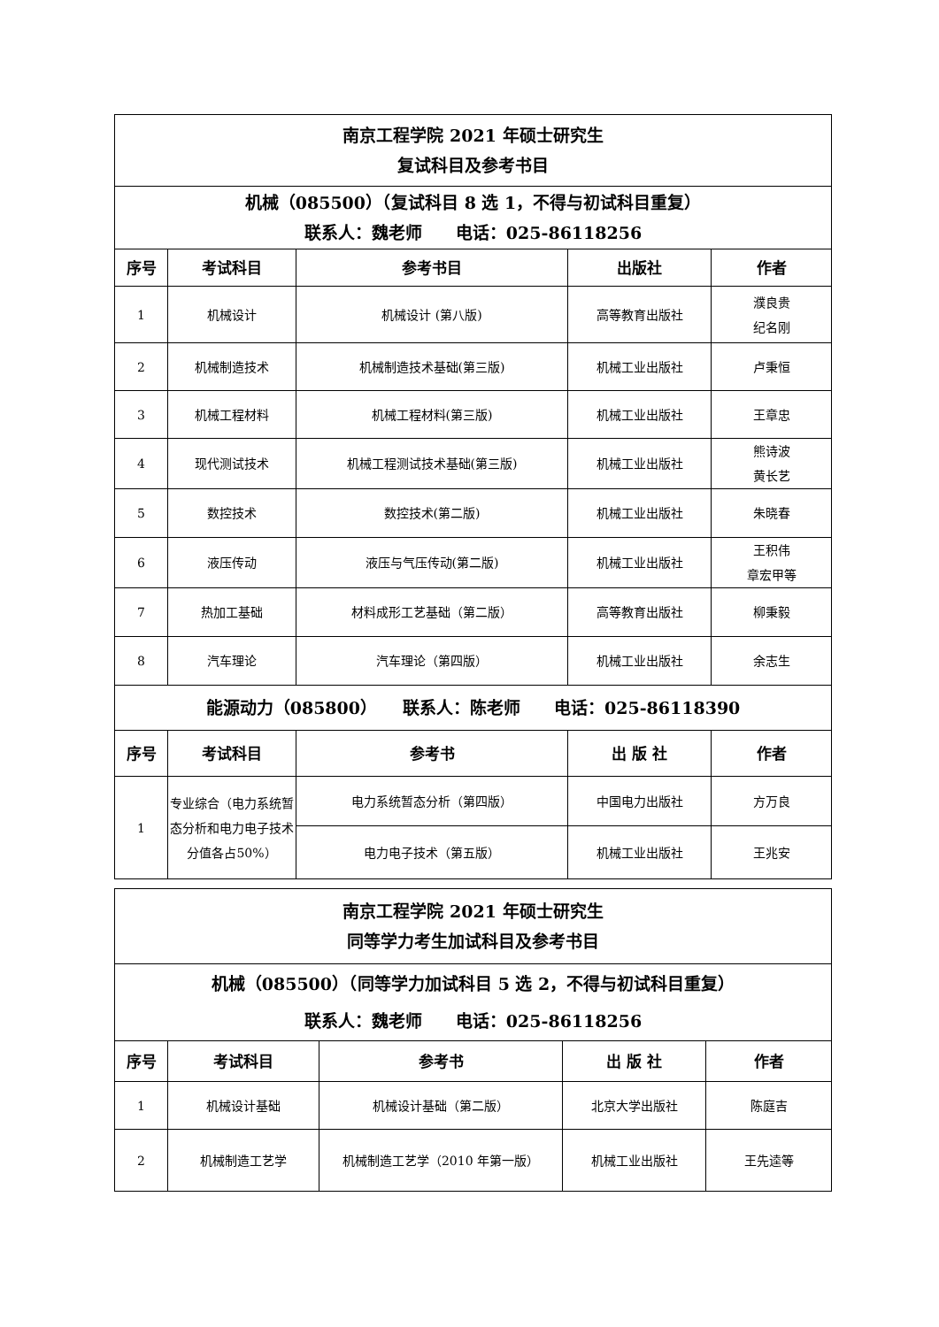| 南京工程学院 2021 年硕士研究生 复试科目及参考书目 | | | | |
| 机械（085500）（复试科目 8 选 1，不得与初试科目重复） 联系人：魏老师 电话：025-86118256 | | | | |
| 序号 | 考试科目 | 参考书目 | 出版社 | 作者 |
| 1 | 机械设计 | 机械设计 (第八版) | 高等教育出版社 | 濮良贵 纪名刚 |
| 2 | 机械制造技术 | 机械制造技术基础(第三版) | 机械工业出版社 | 卢秉恒 |
| 3 | 机械工程材料 | 机械工程材料(第三版) | 机械工业出版社 | 王章忠 |
| 4 | 现代测试技术 | 机械工程测试技术基础(第三版) | 机械工业出版社 | 熊诗波 黄长艺 |
| 5 | 数控技术 | 数控技术(第二版) | 机械工业出版社 | 朱晓春 |
| 6 | 液压传动 | 液压与气压传动(第二版) | 机械工业出版社 | 王积伟 章宏甲等 |
| 7 | 热加工基础 | 材料成形工艺基础（第二版） | 高等教育出版社 | 柳秉毅 |
| 8 | 汽车理论 | 汽车理论（第四版） | 机械工业出版社 | 余志生 |
| 能源动力（085800） 联系人：陈老师 电话：025-86118390 | | | | |
| 序号 | 考试科目 | 参考书 | 出 版 社 | 作者 |
| 1 | 专业综合（电力系统暂态分析和电力电子技术分值各占50%） | 电力系统暂态分析（第四版） | 中国电力出版社 | 方万良 |
| | | 电力电子技术（第五版） | 机械工业出版社 | 王兆安 |
| 南京工程学院 2021 年硕士研究生 同等学力考生加试科目及参考书目 | | | | |
| 机械（085500）（同等学力加试科目 5 选 2，不得与初试科目重复） 联系人：魏老师 电话：025-86118256 | | | | |
| 序号 | 考试科目 | 参考书 | 出 版 社 | 作者 |
| 1 | 机械设计基础 | 机械设计基础（第二版） | 北京大学出版社 | 陈庭吉 |
| 2 | 机械制造工艺学 | 机械制造工艺学（2010 年第一版） | 机械工业出版社 | 王先逵等 |